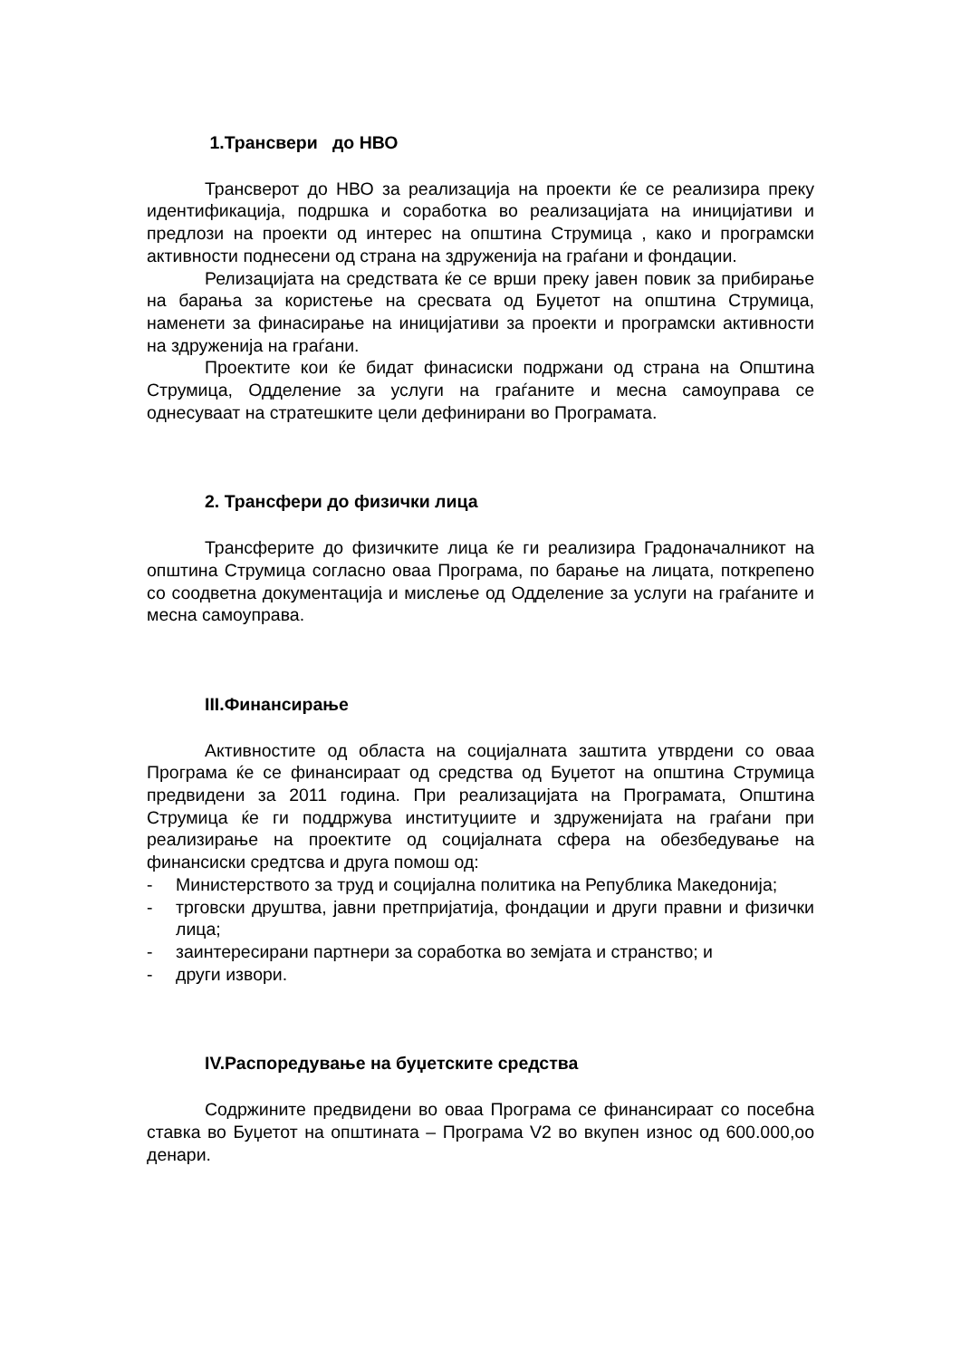1.Трансвери до НВО
Трансверот до НВО за реализација на проекти ќе се реализира преку идентификација, подршка и соработка во реализацијата на иницијативи и предлози на проекти од интерес на општина Струмица , како и програмски активности поднесени од страна на здруженија на граѓани и фондации.
Релизацијата на средствата ќе се врши преку јавен повик за прибирање на барања за користење на сресвата од Буџетот на општина Струмица, наменети за финасирање на иницијативи за проекти и програмски активности на здруженија на граѓани.
Проектите кои ќе бидат финасиски подржани од страна на Општина Струмица, Одделение за услуги на граѓаните и месна самоуправа се однесуваат на стратешките цели дефинирани во Програмата.
2. Трансфери до физички лица
Трансферите до физичките лица ќе ги реализира Градоначалникот на општина Струмица согласно оваа Програма, по барање на лицата, поткрепено со соодветна документација и мислење од Одделение за услуги на граѓаните и месна самоуправа.
III.Финансирање
Активностите од областа на социјалната заштита утврдени со оваа Програма ќе се финансираат од средства од Буџетот на општина Струмица предвидени за 2011 година. При реализацијата на Програмата, Општина Струмица ќе ги поддржува институциите и здруженијата на граѓани при реализирање на проектите од социјалната сфера на обезбедување на финансиски средтсва и друга помош од:
- Министерството за труд и социјална политика на Република Македонија;
- трговски друштва, јавни претпријатија, фондации и други правни и физички лица;
- заинтересирани партнери за соработка во земјата и странство; и
- други извори.
IV.Распоредување на буџетските средства
Содржините предвидени во оваа Програма се финансираат со посебна ставка во Буџетот на општината – Програма V2 во вкупен износ од 600.000,оо денари.